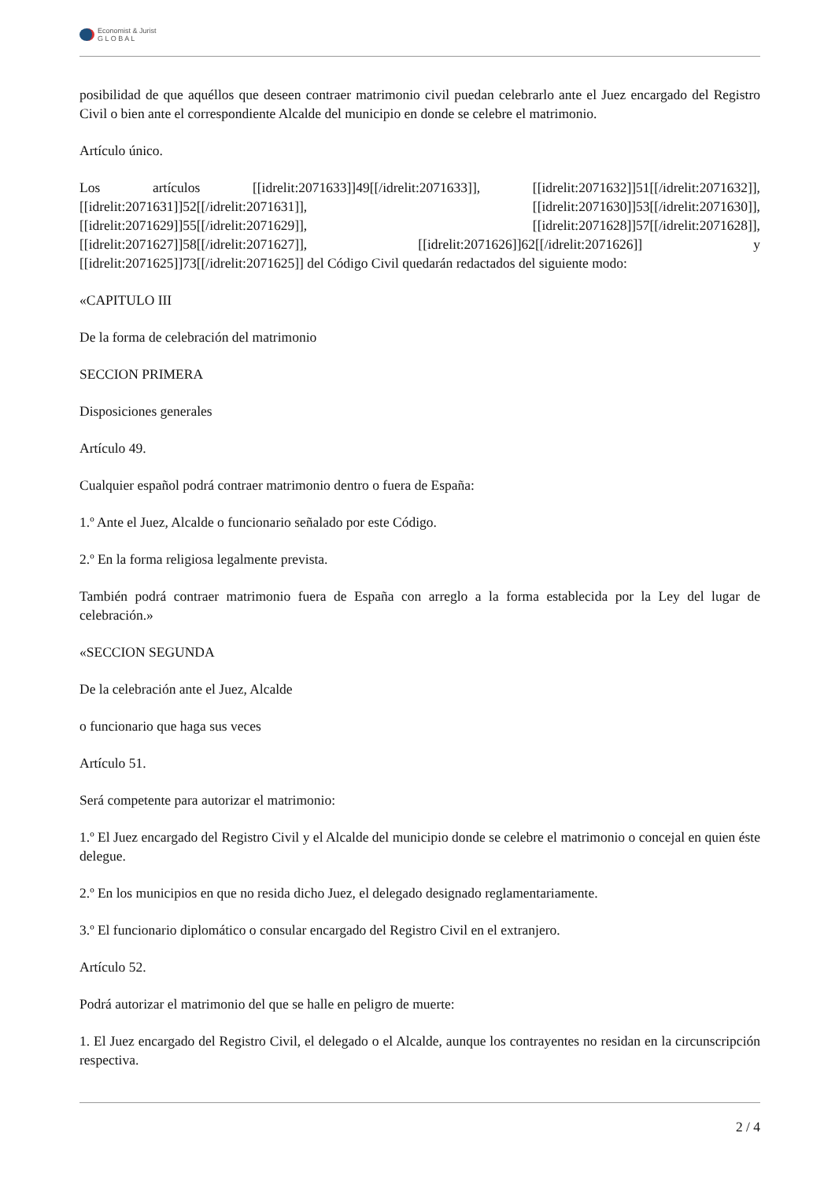Economist & Jurist
G L O B A L
posibilidad de que aquéllos que deseen contraer matrimonio civil puedan celebrarlo ante el Juez encargado del Registro Civil o bien ante el correspondiente Alcalde del municipio en donde se celebre el matrimonio.
Artículo único.
Los artículos [[idrelit:2071633]]49[[/idrelit:2071633]], [[idrelit:2071632]]51[[/idrelit:2071632]], [[idrelit:2071631]]52[[/idrelit:2071631]], [[idrelit:2071630]]53[[/idrelit:2071630]], [[idrelit:2071629]]55[[/idrelit:2071629]], [[idrelit:2071628]]57[[/idrelit:2071628]], [[idrelit:2071627]]58[[/idrelit:2071627]], [[idrelit:2071626]]62[[/idrelit:2071626]] y [[idrelit:2071625]]73[[/idrelit:2071625]] del Código Civil quedarán redactados del siguiente modo:
«CAPITULO III
De la forma de celebración del matrimonio
SECCION PRIMERA
Disposiciones generales
Artículo 49.
Cualquier español podrá contraer matrimonio dentro o fuera de España:
1.º Ante el Juez, Alcalde o funcionario señalado por este Código.
2.º En la forma religiosa legalmente prevista.
También podrá contraer matrimonio fuera de España con arreglo a la forma establecida por la Ley del lugar de celebración.»
«SECCION SEGUNDA
De la celebración ante el Juez, Alcalde
o funcionario que haga sus veces
Artículo 51.
Será competente para autorizar el matrimonio:
1.º El Juez encargado del Registro Civil y el Alcalde del municipio donde se celebre el matrimonio o concejal en quien éste delegue.
2.º En los municipios en que no resida dicho Juez, el delegado designado reglamentariamente.
3.º El funcionario diplomático o consular encargado del Registro Civil en el extranjero.
Artículo 52.
Podrá autorizar el matrimonio del que se halle en peligro de muerte:
1. El Juez encargado del Registro Civil, el delegado o el Alcalde, aunque los contrayentes no residan en la circunscripción respectiva.
2 / 4